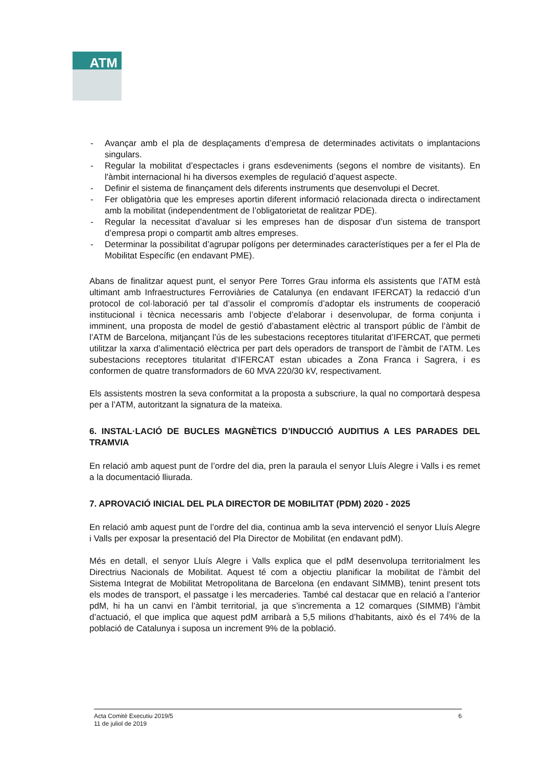ATM
- Avançar amb el pla de desplaçaments d’empresa de determinades activitats o implantacions singulars.
- Regular la mobilitat d’espectacles i grans esdeveniments (segons el nombre de visitants). En l'àmbit internacional hi ha diversos exemples de regulació d’aquest aspecte.
- Definir el sistema de finançament dels diferents instruments que desenvolupi el Decret.
- Fer obligatòria que les empreses aportin diferent informació relacionada directa o indirectament amb la mobilitat (independentment de l’obligatorietat de realitzar PDE).
- Regular la necessitat d’avaluar si les empreses han de disposar d’un sistema de transport d’empresa propi o compartit amb altres empreses.
- Determinar la possibilitat d’agrupar polígons per determinades característiques per a fer el Pla de Mobilitat Específic (en endavant PME).
Abans de finalitzar aquest punt, el senyor Pere Torres Grau informa els assistents que l’ATM està ultimant amb Infraestructures Ferroviàries de Catalunya (en endavant IFERCAT) la redacció d’un protocol de col·laboració per tal d’assolir el compromís d’adoptar els instruments de cooperació institucional i tècnica necessaris amb l’objecte d’elaborar i desenvolupar, de forma conjunta i imminent, una proposta de model de gestió d’abastament elèctric al transport públic de l’àmbit de l’ATM de Barcelona, mitjançant l’ús de les subestacions receptores titularitat d’IFERCAT, que permeti utilitzar la xarxa d’alimentació elèctrica per part dels operadors de transport de l’àmbit de l’ATM. Les subestacions receptores titularitat d’IFERCAT estan ubicades a Zona Franca i Sagrera, i es conformen de quatre transformadors de 60 MVA 220/30 kV, respectivament.
Els assistents mostren la seva conformitat a la proposta a subscriure, la qual no comportarà despesa per a l’ATM, autoritzant la signatura de la mateixa.
6. INSTAL·LACIÓ DE BUCLES MAGNÈTICS D’INDUCCIÓ AUDITIUS A LES PARADES DEL TRAMVIA
En relació amb aquest punt de l’ordre del dia, pren la paraula el senyor Lluís Alegre i Valls i es remet a la documentació lliurada.
7. APROVACIÓ INICIAL DEL PLA DIRECTOR DE MOBILITAT (PDM) 2020 - 2025
En relació amb aquest punt de l’ordre del dia, continua amb la seva intervenció el senyor Lluís Alegre i Valls per exposar la presentació del Pla Director de Mobilitat (en endavant pdM).
Més en detall, el senyor Lluís Alegre i Valls explica que el pdM desenvolupa territorialment les Directrius Nacionals de Mobilitat. Aquest té com a objectiu planificar la mobilitat de l’àmbit del Sistema Integrat de Mobilitat Metropolitana de Barcelona (en endavant SIMMB), tenint present tots els modes de transport, el passatge i les mercaderies. També cal destacar que en relació a l’anterior pdM, hi ha un canvi en l’àmbit territorial, ja que s’incrementa a 12 comarques (SIMMB) l’àmbit d’actuació, el que implica que aquest pdM arribarà a 5,5 milions d’habitants, això és el 74% de la població de Catalunya i suposa un increment 9% de la població.
Acta Comitè Executiu 2019/5
11 de juliol de 2019
6